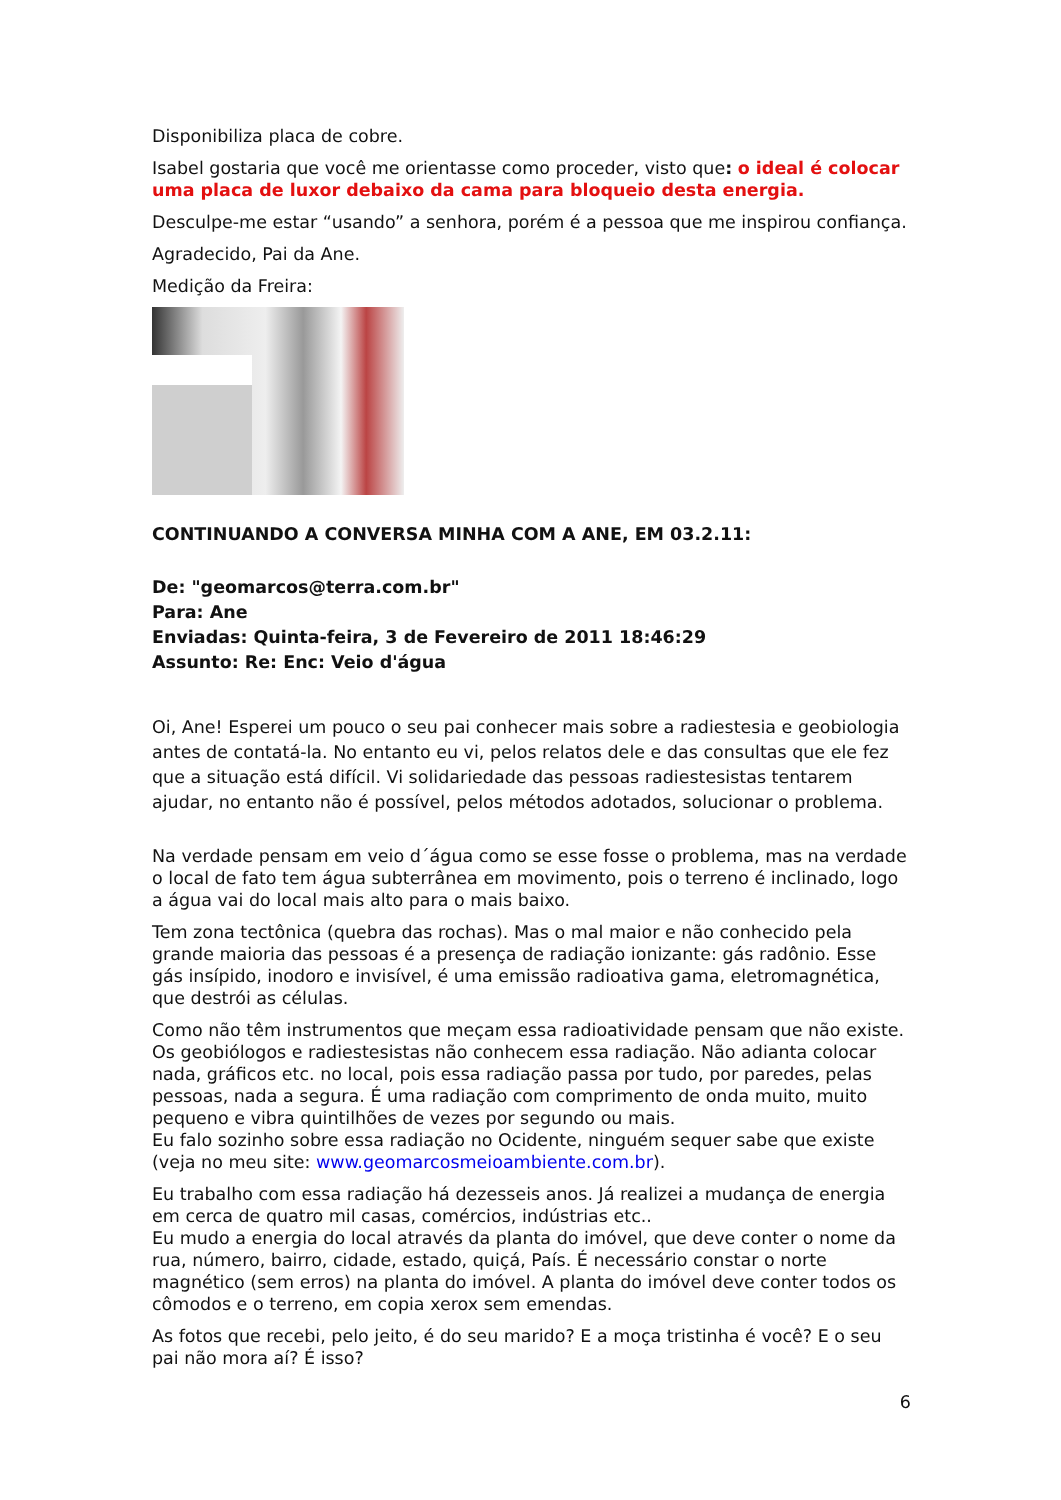Disponibiliza placa de cobre.
Isabel gostaria que você me orientasse como proceder, visto que: o ideal é colocar uma placa de luxor debaixo da cama para bloqueio desta energia.
Desculpe-me estar “usando” a senhora, porém é a pessoa que me inspirou confiança.
Agradecido, Pai da Ane.
Medição da Freira:
CONTINUANDO A CONVERSA MINHA COM A ANE, EM 03.2.11:
De: "geomarcos@terra.com.br"
Para: Ane
Enviadas: Quinta-feira, 3 de Fevereiro de 2011 18:46:29
Assunto: Re: Enc: Veio d'água
Oi, Ane! Esperei um pouco o seu pai conhecer mais sobre a radiestesia e geobiologia antes de contatá-la. No entanto eu vi, pelos relatos dele e das consultas que ele fez que a situação está difícil. Vi solidariedade das pessoas radiestesistas tentarem ajudar, no entanto não é possível, pelos métodos adotados, solucionar o problema.
Na verdade pensam em veio d´água como se esse fosse o problema, mas na verdade o local de fato tem água subterrânea em movimento, pois o terreno é inclinado, logo a água vai do local mais alto para o mais baixo.
Tem zona tectônica (quebra das rochas). Mas o mal maior e não conhecido pela grande maioria das pessoas é a presença de radiação ionizante: gás radônio. Esse gás insípido, inodoro e invisível, é uma emissão radioativa gama, eletromagnética, que destrói as células.
Como não têm instrumentos que meçam essa radioatividade pensam que não existe. Os geobiólogos e radiestesistas não conhecem essa radiação. Não adianta colocar nada, gráficos etc. no local, pois essa radiação passa por tudo, por paredes, pelas pessoas, nada a segura. É uma radiação com comprimento de onda muito, muito pequeno e vibra quintilhões de vezes por segundo ou mais.
Eu falo sozinho sobre essa radiação no Ocidente, ninguém sequer sabe que existe (veja no meu site: www.geomarcosmeioambiente.com.br).
Eu trabalho com essa radiação há dezesseis anos. Já realizei a mudança de energia em cerca de quatro mil casas, comércios, indústrias etc..
Eu mudo a energia do local através da planta do imóvel, que deve conter o nome da rua, número, bairro, cidade, estado, quiçá, País. É necessário constar o norte magnético (sem erros) na planta do imóvel. A planta do imóvel deve conter todos os cômodos e o terreno, em copia xerox sem emendas.
As fotos que recebi, pelo jeito, é do seu marido? E a moça tristinha é você? E o seu pai não mora aí? É isso?
6